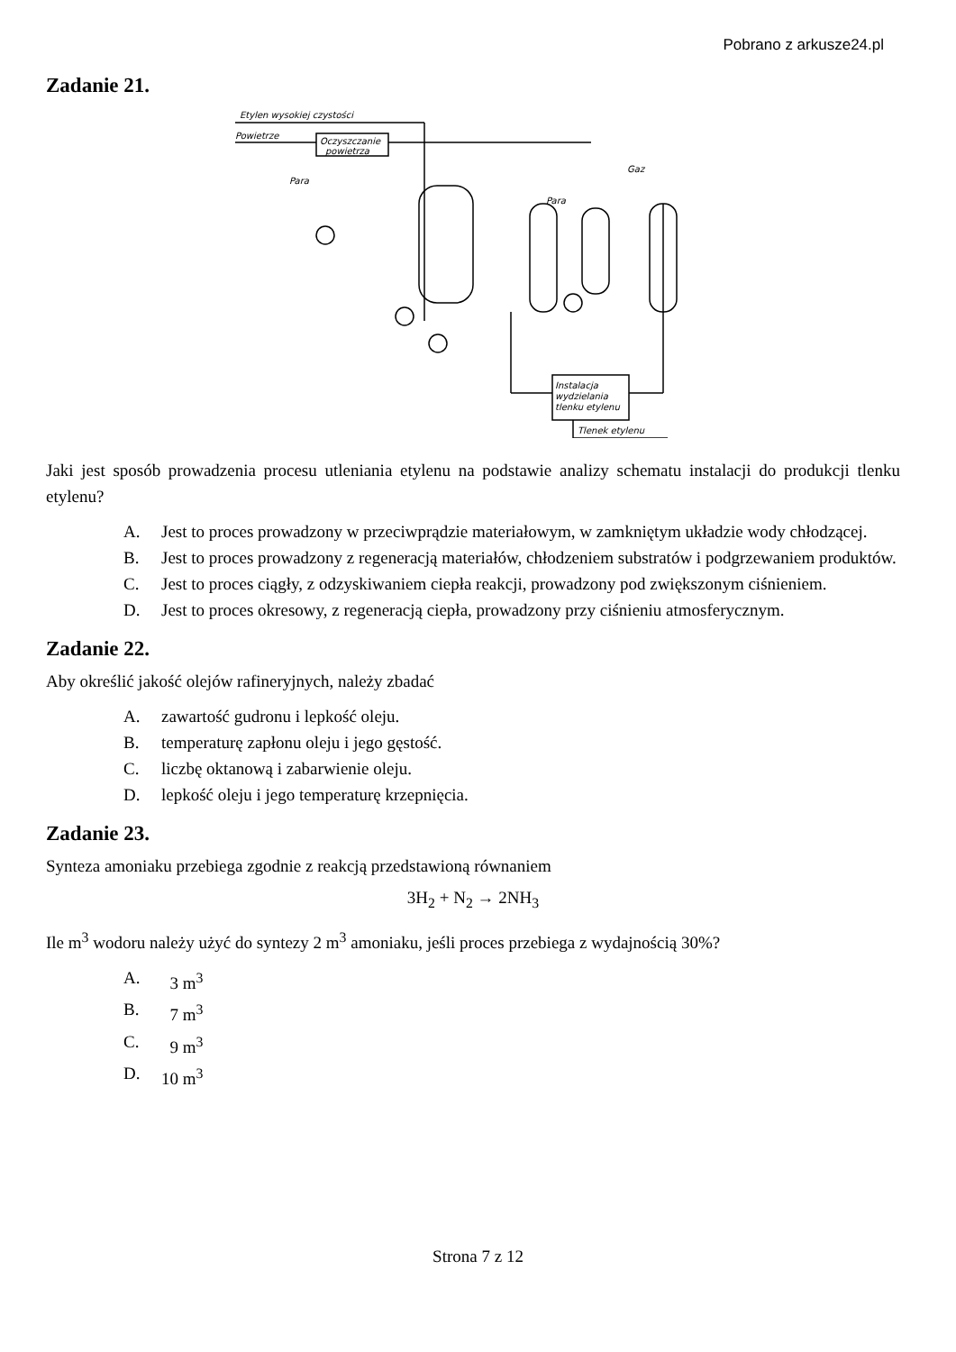Pobrano z arkusze24.pl
Zadanie 21.
Etylen wysokiej czystości
Powietrze
Oczyszczanie
powietrza
Para
Gaz
Para
Instalacja
wydzielania
tlenku etylenu
Tlenek etylenu
Jaki jest sposób prowadzenia procesu utleniania etylenu na podstawie analizy schematu instalacji do produkcji tlenku etylenu?
A. Jest to proces prowadzony w przeciwprądzie materiałowym, w zamkniętym układzie wody chłodzącej.
B. Jest to proces prowadzony z regeneracją materiałów, chłodzeniem substratów i podgrzewaniem produktów.
C. Jest to proces ciągły, z odzyskiwaniem ciepła reakcji, prowadzony pod zwiększonym ciśnieniem.
D. Jest to proces okresowy, z regeneracją ciepła, prowadzony przy ciśnieniu atmosferycznym.
Zadanie 22.
Aby określić jakość olejów rafineryjnych, należy zbadać
A. zawartość gudronu i lepkość oleju.
B. temperaturę zapłonu oleju i jego gęstość.
C. liczbę oktanową i zabarwienie oleju.
D. lepkość oleju i jego temperaturę krzepnięcia.
Zadanie 23.
Synteza amoniaku przebiega zgodnie z reakcją przedstawioną równaniem
3H<sub>2</sub> + N<sub>2</sub> → 2NH<sub>3</sub>
Ile m<sup>3</sup> wodoru należy użyć do syntezy 2 m<sup>3</sup> amoniaku, jeśli proces przebiega z wydajnością 30%?
A. 3 m<sup>3</sup>
B. 7 m<sup>3</sup>
C. 9 m<sup>3</sup>
D. 10 m<sup>3</sup>
Strona 7 z 12